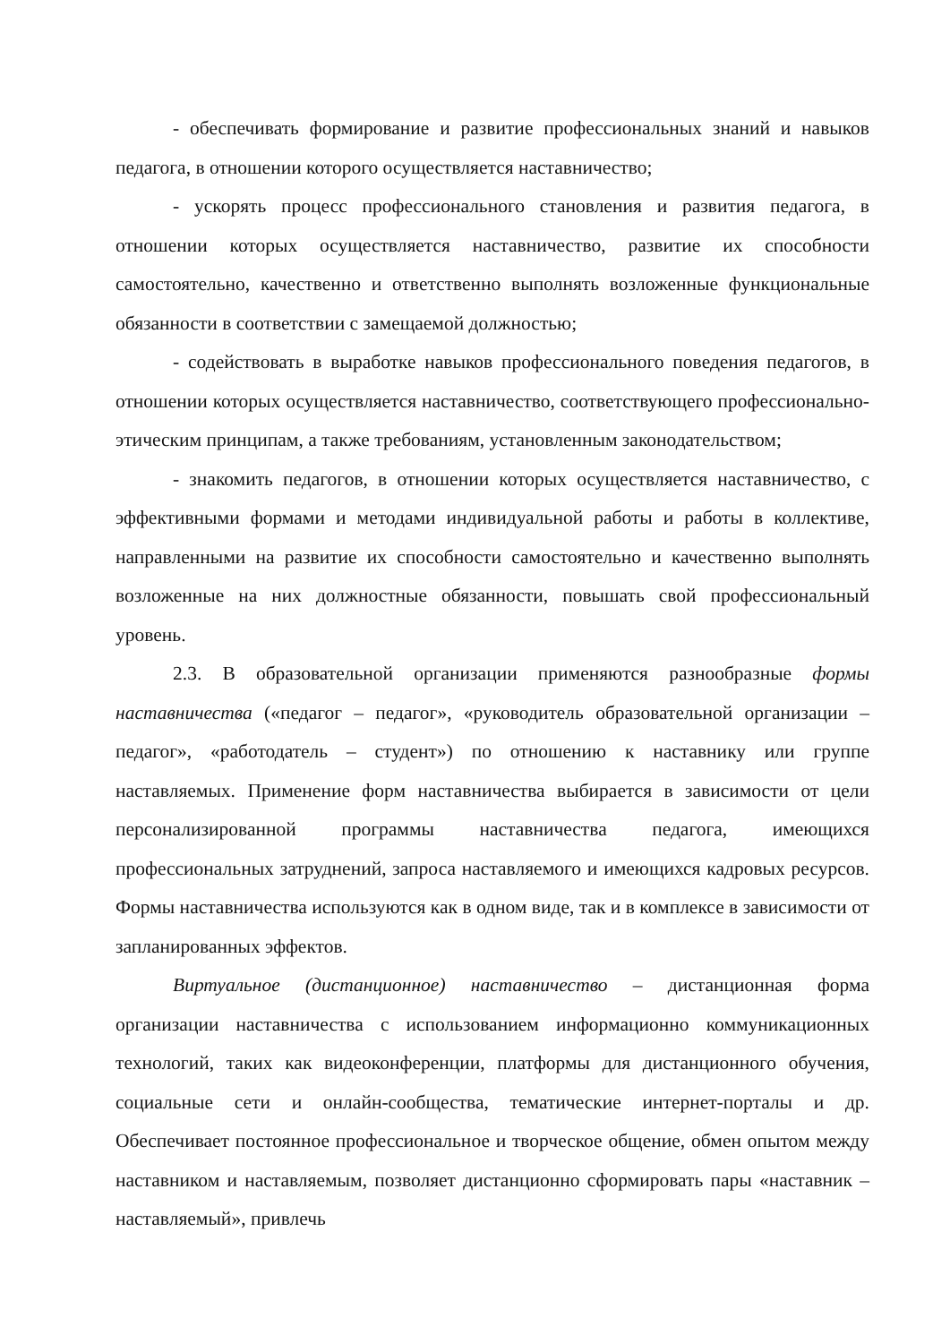- обеспечивать формирование и развитие профессиональных знаний и навыков педагога, в отношении которого осуществляется наставничество;
- ускорять процесс профессионального становления и развития педагога, в отношении которых осуществляется наставничество, развитие их способности самостоятельно, качественно и ответственно выполнять возложенные функциональные обязанности в соответствии с замещаемой должностью;
- содействовать в выработке навыков профессионального поведения педагогов, в отношении которых осуществляется наставничество, соответствующего профессионально-этическим принципам, а также требованиям, установленным законодательством;
- знакомить педагогов, в отношении которых осуществляется наставничество, с эффективными формами и методами индивидуальной работы и работы в коллективе, направленными на развитие их способности самостоятельно и качественно выполнять возложенные на них должностные обязанности, повышать свой профессиональный уровень.
2.3. В образовательной организации применяются разнообразные формы наставничества («педагог – педагог», «руководитель образовательной организации – педагог», «работодатель – студент») по отношению к наставнику или группе наставляемых. Применение форм наставничества выбирается в зависимости от цели персонализированной программы наставничества педагога, имеющихся профессиональных затруднений, запроса наставляемого и имеющихся кадровых ресурсов. Формы наставничества используются как в одном виде, так и в комплексе в зависимости от запланированных эффектов.
Виртуальное (дистанционное) наставничество – дистанционная форма организации наставничества с использованием информационно коммуникационных технологий, таких как видеоконференции, платформы для дистанционного обучения, социальные сети и онлайн-сообщества, тематические интернет-порталы и др. Обеспечивает постоянное профессиональное и творческое общение, обмен опытом между наставником и наставляемым, позволяет дистанционно сформировать пары «наставник – наставляемый», привлечь